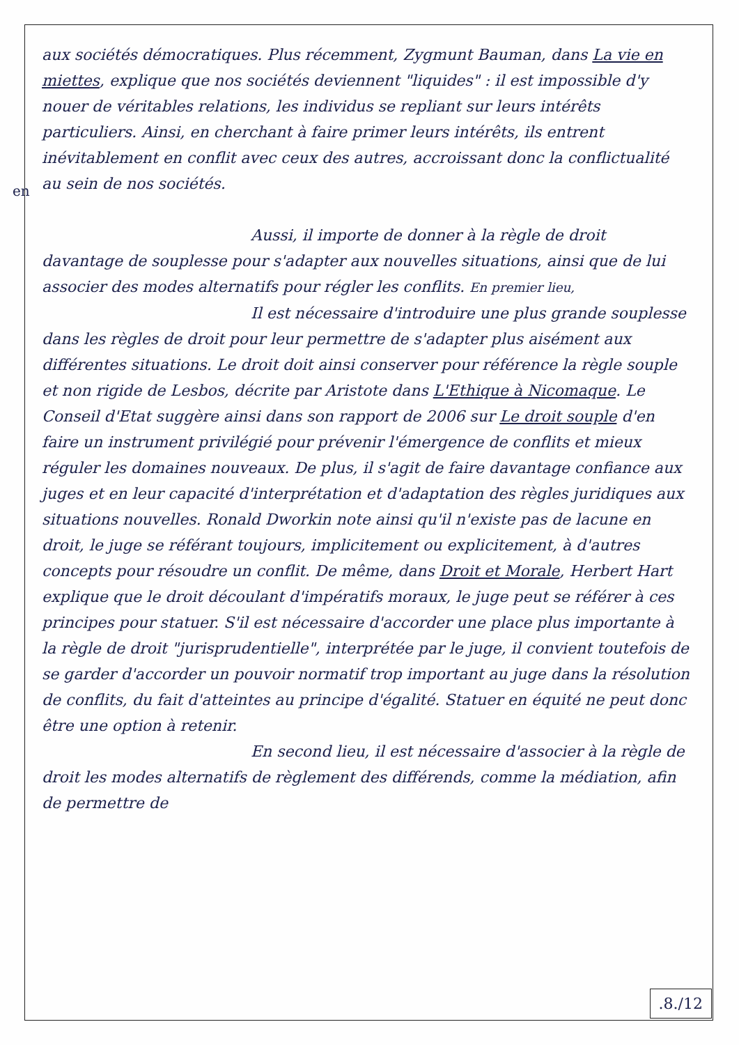en
aux sociétés démocratiques. Plus récemment, Zygmunt Bauman, dans La vie en miettes, explique que nos sociétés deviennent "liquides" : il est impossible d'y nouer de véritables relations, les individus se repliant sur leurs intérêts particuliers. Ainsi, en cherchant à faire primer leurs intérêts, ils entrent inévitablement en conflit avec ceux des autres, accroissant donc la conflictualité au sein de nos sociétés.
Aussi, il importe de donner à la règle de droit davantage de souplesse pour s'adapter aux nouvelles situations, ainsi que de lui associer des modes alternatifs pour régler les conflits. En premier lieu,
Il est nécessaire d'introduire une plus grande souplesse dans les règles de droit pour leur permettre de s'adapter plus aisément aux différentes situations. Le droit doit ainsi conserver pour référence la règle souple et non rigide de Lesbos, décrite par Aristote dans L'Ethique à Nicomaque. Le Conseil d'Etat suggère ainsi dans son rapport de 2006 sur Le droit souple d'en faire un instrument privilégié pour prévenir l'émergence de conflits et mieux réguler les domaines nouveaux. De plus, il s'agit de faire davantage confiance aux juges et en leur capacité d'interprétation et d'adaptation des règles juridiques aux situations nouvelles. Ronald Dworkin note ainsi qu'il n'existe pas de lacune en droit, le juge se référant toujours, implicitement ou explicitement, à d'autres concepts pour résoudre un conflit. De même, dans Droit et Morale, Herbert Hart explique que le droit découlant d'impératifs moraux, le juge peut se référer à ces principes pour statuer. S'il est nécessaire d'accorder une place plus importante à la règle de droit "jurisprudentielle", interprétée par le juge, il convient toutefois de se garder d'accorder un pouvoir normatif trop important au juge dans la résolution de conflits, du fait d'atteintes au principe d'égalité. Statuer en équité ne peut donc être une option à retenir.
En second lieu, il est nécessaire d'associer à la règle de droit les modes alternatifs de règlement des différends, comme la médiation, afin de permettre de
.8./12